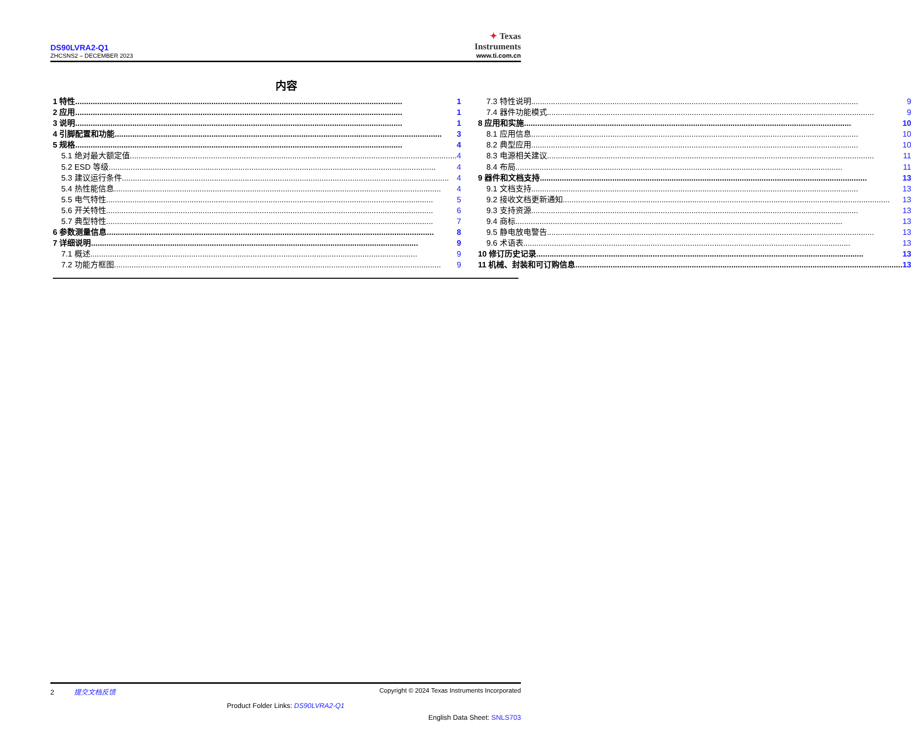DS90LVRA2-Q1
ZHCSNS2 – DECEMBER 2023
✦ Texas
Instruments
www.ti.com.cn
内容
1 特性 1
2 应用 1
3 说明 1
4 引脚配置和功能 3
5 规格 4
5.1 绝对最大额定值 4
5.2 ESD 等级 4
5.3 建议运行条件 4
5.4 热性能信息 4
5.5 电气特性 5
5.6 开关特性 6
5.7 典型特性 7
6 参数测量信息 8
7 详细说明 9
7.1 概述 9
7.2 功能方框图 9
7.3 特性说明 9
7.4 器件功能模式 9
8 应用和实施 10
8.1 应用信息 10
8.2 典型应用 10
8.3 电源相关建议 11
8.4 布局 11
9 器件和文档支持 13
9.1 文档支持 13
9.2 接收文档更新通知 13
9.3 支持资源 13
9.4 商标 13
9.5 静电放电警告 13
9.6 术语表 13
10 修订历史记录 13
11 机械、封装和可订购信息 13
2 提交文档反馈 Copyright © 2024 Texas Instruments Incorporated
Product Folder Links: DS90LVRA2-Q1
English Data Sheet: SNLS703